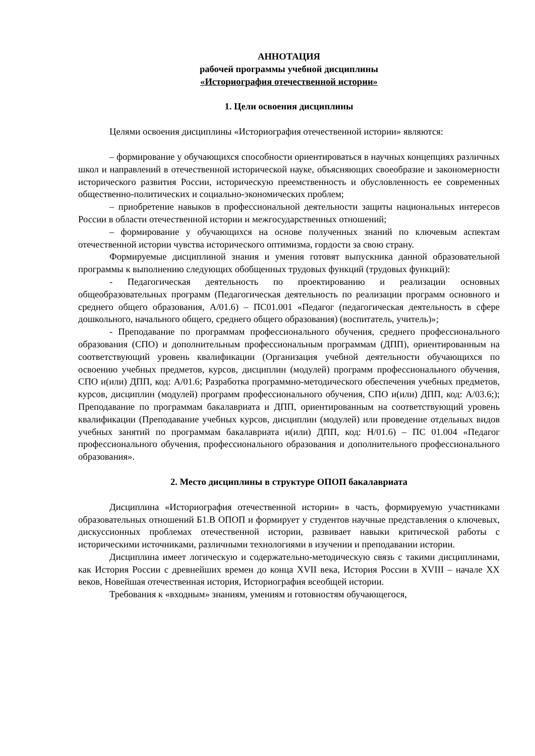АННОТАЦИЯ
рабочей программы учебной дисциплины
«Историография отечественной истории»
1. Цели освоения дисциплины
Целями освоения дисциплины «Историография отечественной истории» являются:
– формирование у обучающихся способности ориентироваться в научных концепциях различных школ и направлений в отечественной исторической науке, объясняющих своеобразие и закономерности исторического развития России, историческую преемственность и обусловленность ее современных общественно-политических и социально-экономических проблем;
– приобретение навыков в профессиональной деятельности защиты национальных интересов России в области отечественной истории и межгосударственных отношений;
– формирование у обучающихся на основе полученных знаний по ключевым аспектам отечественной истории чувства исторического оптимизма, гордости за свою страну.
Формируемые дисциплиной знания и умения готовят выпускника данной образовательной программы к выполнению следующих обобщенных трудовых функций (трудовых функций):
- Педагогическая деятельность по проектированию и реализации основных общеобразовательных программ (Педагогическая деятельность по реализации программ основного и среднего общего образования, А/01.6) – ПС01.001 «Педагог (педагогическая деятельность в сфере дошкольного, начального общего, среднего общего образования) (воспитатель, учитель)»;
- Преподавание по программам профессионального обучения, среднего профессионального образования (СПО) и дополнительным профессиональным программам (ДПП), ориентированным на соответствующий уровень квалификации (Организация учебной деятельности обучающихся по освоению учебных предметов, курсов, дисциплин (модулей) программ профессионального обучения, СПО и(или) ДПП, код: А/01.6; Разработка программно-методического обеспечения учебных предметов, курсов, дисциплин (модулей) программ профессионального обучения, СПО и(или) ДПП, код: А/03.6;); Преподавание по программам бакалавриата и ДПП, ориентированным на соответствующий уровень квалификации (Преподавание учебных курсов, дисциплин (модулей) или проведение отдельных видов учебных занятий по программам бакалавриата и(или) ДПП, код: Н/01.6) – ПС 01.004 «Педагог профессионального обучения, профессионального образования и дополнительного профессионального образования».
2. Место дисциплины в структуре ОПОП бакалавриата
Дисциплина «Историография отечественной истории» в часть, формируемую участниками образовательных отношений Б1.В ОПОП и формирует у студентов научные представления о ключевых, дискуссионных проблемах отечественной истории, развивает навыки критической работы с историческими источниками, различными технологиями в изучении и преподавании истории.
Дисциплина имеет логическую и содержательно-методическую связь с такими дисциплинами, как История России с древнейших времен до конца XVII века, История России в XVIII – начале XX веков, Новейшая отечественная история, Историография всеобщей истории.
Требования к «входным» знаниям, умениям и готовностям обучающегося,